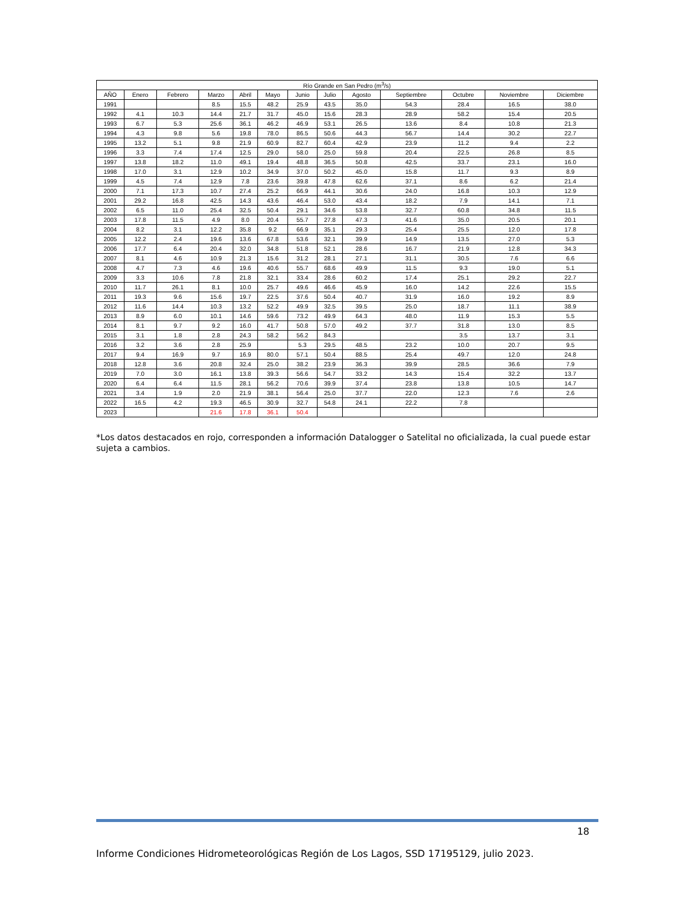| Río Grande en San Pedro (m<sup>3</sup>/s) | | | | | | | | | | | | |
| --- | --- | --- | --- | --- | --- | --- | --- | --- | --- | --- | --- | --- |
| AÑO | Enero | Febrero | Marzo | Abril | Mayo | Junio | Julio | Agosto | Septiembre | Octubre | Noviembre | Diciembre |
| 1991 | | | 8.5 | 15.5 | 48.2 | 25.9 | 43.5 | 35.0 | 54.3 | 28.4 | 16.5 | 38.0 |
| 1992 | 4.1 | 10.3 | 14.4 | 21.7 | 31.7 | 45.0 | 15.6 | 28.3 | 28.9 | 58.2 | 15.4 | 20.5 |
| 1993 | 6.7 | 5.3 | 25.6 | 36.1 | 46.2 | 46.9 | 53.1 | 26.5 | 13.6 | 8.4 | 10.8 | 21.3 |
| 1994 | 4.3 | 9.8 | 5.6 | 19.8 | 78.0 | 86.5 | 50.6 | 44.3 | 56.7 | 14.4 | 30.2 | 22.7 |
| 1995 | 13.2 | 5.1 | 9.8 | 21.9 | 60.9 | 82.7 | 60.4 | 42.9 | 23.9 | 11.2 | 9.4 | 2.2 |
| 1996 | 3.3 | 7.4 | 17.4 | 12.5 | 29.0 | 58.0 | 25.0 | 59.8 | 20.4 | 22.5 | 26.8 | 8.5 |
| 1997 | 13.8 | 18.2 | 11.0 | 49.1 | 19.4 | 48.8 | 36.5 | 50.8 | 42.5 | 33.7 | 23.1 | 16.0 |
| 1998 | 17.0 | 3.1 | 12.9 | 10.2 | 34.9 | 37.0 | 50.2 | 45.0 | 15.8 | 11.7 | 9.3 | 8.9 |
| 1999 | 4.5 | 7.4 | 12.9 | 7.8 | 23.6 | 39.8 | 47.8 | 62.6 | 37.1 | 8.6 | 6.2 | 21.4 |
| 2000 | 7.1 | 17.3 | 10.7 | 27.4 | 25.2 | 66.9 | 44.1 | 30.6 | 24.0 | 16.8 | 10.3 | 12.9 |
| 2001 | 29.2 | 16.8 | 42.5 | 14.3 | 43.6 | 46.4 | 53.0 | 43.4 | 18.2 | 7.9 | 14.1 | 7.1 |
| 2002 | 6.5 | 11.0 | 25.4 | 32.5 | 50.4 | 29.1 | 34.6 | 53.8 | 32.7 | 60.8 | 34.8 | 11.5 |
| 2003 | 17.8 | 11.5 | 4.9 | 8.0 | 20.4 | 55.7 | 27.8 | 47.3 | 41.6 | 35.0 | 20.5 | 20.1 |
| 2004 | 8.2 | 3.1 | 12.2 | 35.8 | 9.2 | 66.9 | 35.1 | 29.3 | 25.4 | 25.5 | 12.0 | 17.8 |
| 2005 | 12.2 | 2.4 | 19.6 | 13.6 | 67.8 | 53.6 | 32.1 | 39.9 | 14.9 | 13.5 | 27.0 | 5.3 |
| 2006 | 17.7 | 6.4 | 20.4 | 32.0 | 34.8 | 51.8 | 52.1 | 28.6 | 16.7 | 21.9 | 12.8 | 34.3 |
| 2007 | 8.1 | 4.6 | 10.9 | 21.3 | 15.6 | 31.2 | 28.1 | 27.1 | 31.1 | 30.5 | 7.6 | 6.6 |
| 2008 | 4.7 | 7.3 | 4.6 | 19.6 | 40.6 | 55.7 | 68.6 | 49.9 | 11.5 | 9.3 | 19.0 | 5.1 |
| 2009 | 3.3 | 10.6 | 7.8 | 21.8 | 32.1 | 33.4 | 28.6 | 60.2 | 17.4 | 25.1 | 29.2 | 22.7 |
| 2010 | 11.7 | 26.1 | 8.1 | 10.0 | 25.7 | 49.6 | 46.6 | 45.9 | 16.0 | 14.2 | 22.6 | 15.5 |
| 2011 | 19.3 | 9.6 | 15.6 | 19.7 | 22.5 | 37.6 | 50.4 | 40.7 | 31.9 | 16.0 | 19.2 | 8.9 |
| 2012 | 11.6 | 14.4 | 10.3 | 13.2 | 52.2 | 49.9 | 32.5 | 39.5 | 25.0 | 18.7 | 11.1 | 38.9 |
| 2013 | 8.9 | 6.0 | 10.1 | 14.6 | 59.6 | 73.2 | 49.9 | 64.3 | 48.0 | 11.9 | 15.3 | 5.5 |
| 2014 | 8.1 | 9.7 | 9.2 | 16.0 | 41.7 | 50.8 | 57.0 | 49.2 | 37.7 | 31.8 | 13.0 | 8.5 |
| 2015 | 3.1 | 1.8 | 2.8 | 24.3 | 58.2 | 56.2 | 84.3 | | | 3.5 | 13.7 | 3.1 |
| 2016 | 3.2 | 3.6 | 2.8 | 25.9 | | 5.3 | 29.5 | 48.5 | 23.2 | 10.0 | 20.7 | 9.5 |
| 2017 | 9.4 | 16.9 | 9.7 | 16.9 | 80.0 | 57.1 | 50.4 | 88.5 | 25.4 | 49.7 | 12.0 | 24.8 |
| 2018 | 12.8 | 3.6 | 20.8 | 32.4 | 25.0 | 38.2 | 23.9 | 36.3 | 39.9 | 28.5 | 36.6 | 7.9 |
| 2019 | 7.0 | 3.0 | 16.1 | 13.8 | 39.3 | 56.6 | 54.7 | 33.2 | 14.3 | 15.4 | 32.2 | 13.7 |
| 2020 | 6.4 | 6.4 | 11.5 | 28.1 | 56.2 | 70.6 | 39.9 | 37.4 | 23.8 | 13.8 | 10.5 | 14.7 |
| 2021 | 3.4 | 1.9 | 2.0 | 21.9 | 38.1 | 56.4 | 25.0 | 37.7 | 22.0 | 12.3 | 7.6 | 2.6 |
| 2022 | 16.5 | 4.2 | 19.3 | 46.5 | 30.9 | 32.7 | 54.8 | 24.1 | 22.2 | 7.8 | | |
| 2023 | | | 21.6 | 17.8 | 36.1 | 50.4 | | | | | | |
*Los datos destacados en rojo, corresponden a información Datalogger o Satelital no oficializada, la cual puede estar sujeta a cambios.
18
Informe Condiciones Hidrometeorológicas Región de Los Lagos, SSD 17195129, julio 2023.